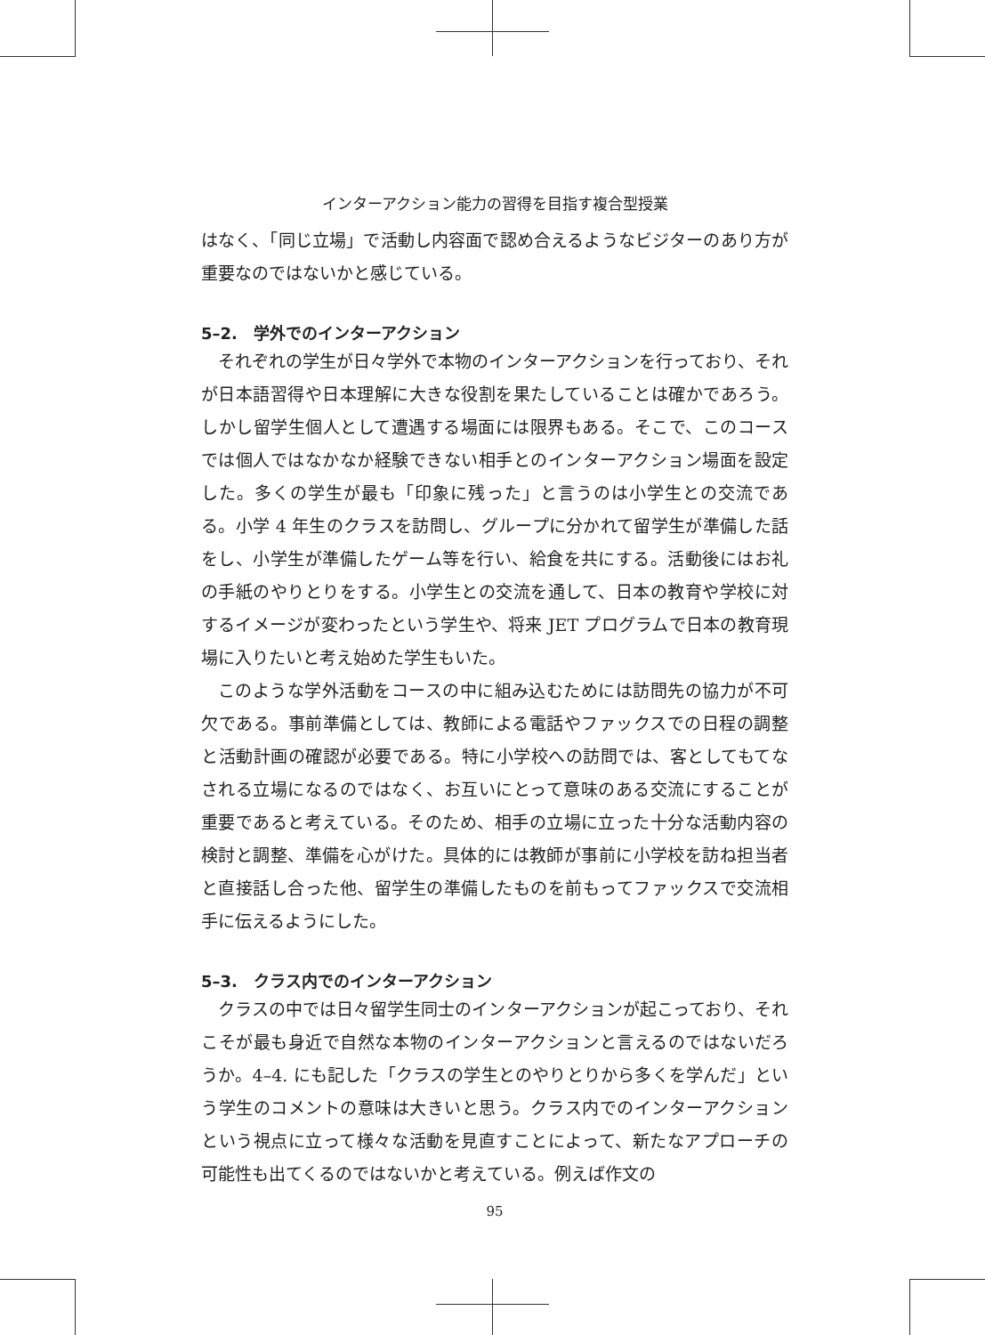インターアクション能力の習得を目指す複合型授業
はなく、「同じ立場」で活動し内容面で認め合えるようなビジターのあり方が重要なのではないかと感じている。
5–2.　学外でのインターアクション
それぞれの学生が日々学外で本物のインターアクションを行っており、それが日本語習得や日本理解に大きな役割を果たしていることは確かであろう。しかし留学生個人として遭遇する場面には限界もある。そこで、このコースでは個人ではなかなか経験できない相手とのインターアクション場面を設定した。多くの学生が最も「印象に残った」と言うのは小学生との交流である。小学 4 年生のクラスを訪問し、グループに分かれて留学生が準備した話をし、小学生が準備したゲーム等を行い、給食を共にする。活動後にはお礼の手紙のやりとりをする。小学生との交流を通して、日本の教育や学校に対するイメージが変わったという学生や、将来 JET プログラムで日本の教育現場に入りたいと考え始めた学生もいた。
このような学外活動をコースの中に組み込むためには訪問先の協力が不可欠である。事前準備としては、教師による電話やファックスでの日程の調整と活動計画の確認が必要である。特に小学校への訪問では、客としてもてなされる立場になるのではなく、お互いにとって意味のある交流にすることが重要であると考えている。そのため、相手の立場に立った十分な活動内容の検討と調整、準備を心がけた。具体的には教師が事前に小学校を訪ね担当者と直接話し合った他、留学生の準備したものを前もってファックスで交流相手に伝えるようにした。
5–3.　クラス内でのインターアクション
クラスの中では日々留学生同士のインターアクションが起こっており、それこそが最も身近で自然な本物のインターアクションと言えるのではないだろうか。4–4. にも記した「クラスの学生とのやりとりから多くを学んだ」という学生のコメントの意味は大きいと思う。クラス内でのインターアクションという視点に立って様々な活動を見直すことによって、新たなアプローチの可能性も出てくるのではないかと考えている。例えば作文の
95